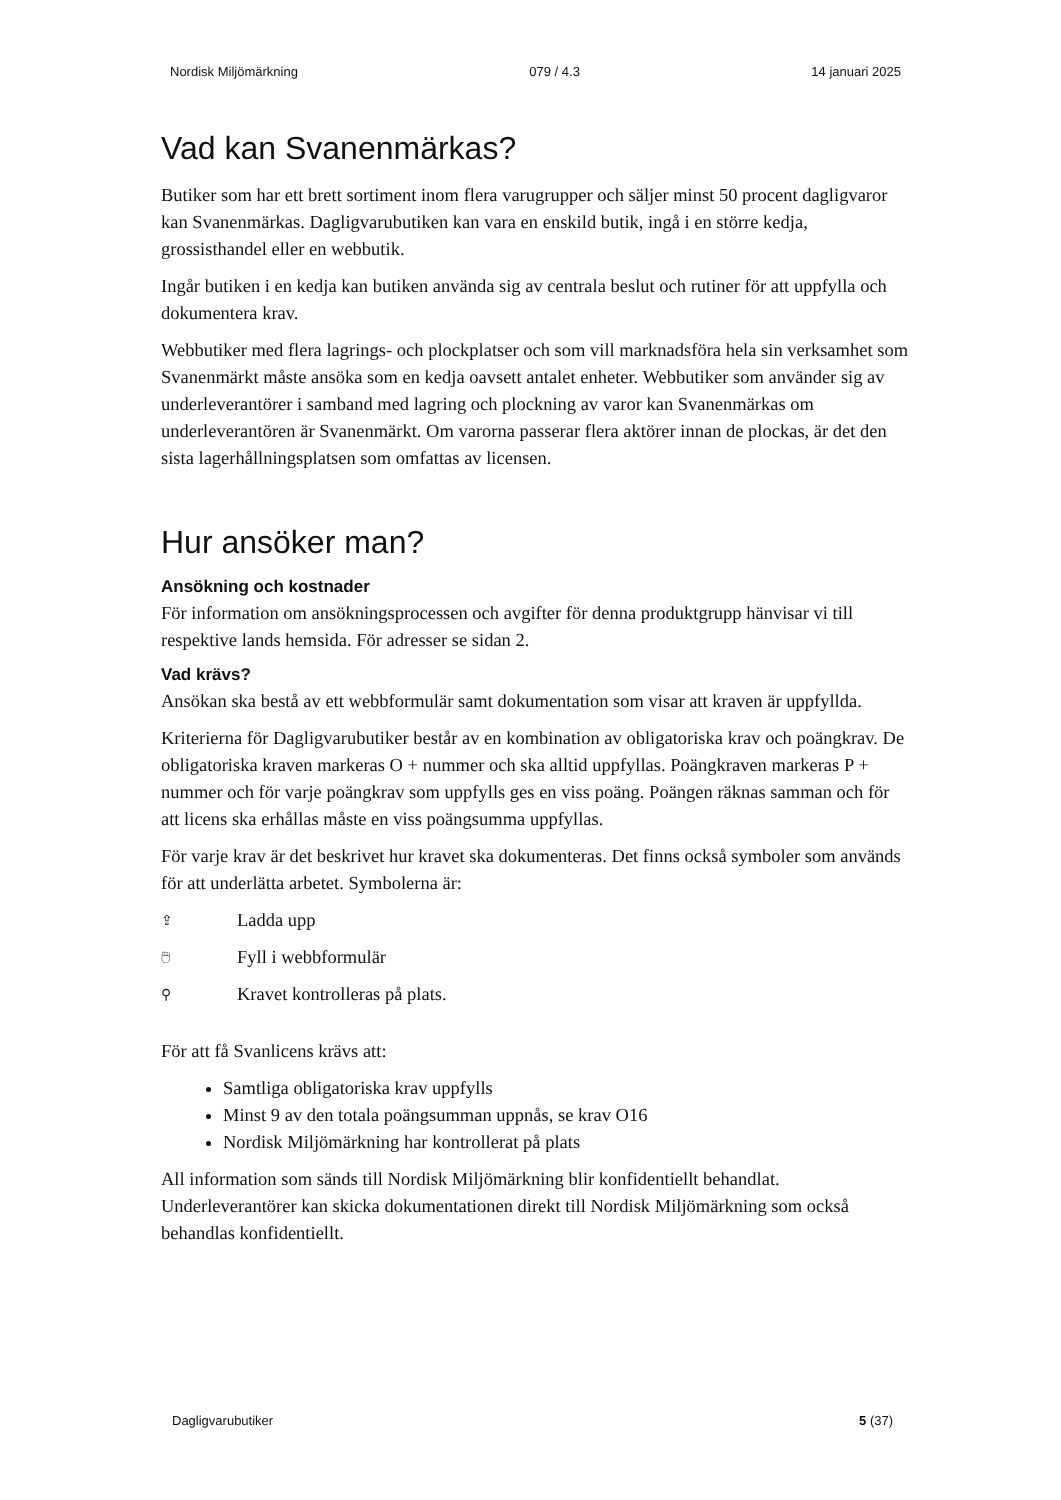Nordisk Miljömärkning 079 / 4.3 14 januari 2025
Vad kan Svanenmärkas?
Butiker som har ett brett sortiment inom flera varugrupper och säljer minst 50 procent dagligvaror kan Svanenmärkas. Dagligvarubutiken kan vara en enskild butik, ingå i en större kedja, grossisthandel eller en webbutik.
Ingår butiken i en kedja kan butiken använda sig av centrala beslut och rutiner för att uppfylla och dokumentera krav.
Webbutiker med flera lagrings- och plockplatser och som vill marknadsföra hela sin verksamhet som Svanenmärkt måste ansöka som en kedja oavsett antalet enheter. Webbutiker som använder sig av underleverantörer i samband med lagring och plockning av varor kan Svanenmärkas om underleverantören är Svanenmärkt. Om varorna passerar flera aktörer innan de plockas, är det den sista lagerhållningsplatsen som omfattas av licensen.
Hur ansöker man?
Ansökning och kostnader
För information om ansökningsprocessen och avgifter för denna produktgrupp hänvisar vi till respektive lands hemsida. För adresser se sidan 2.
Vad krävs?
Ansökan ska bestå av ett webbformulär samt dokumentation som visar att kraven är uppfyllda.
Kriterierna för Dagligvarubutiker består av en kombination av obligatoriska krav och poängkrav. De obligatoriska kraven markeras O + nummer och ska alltid uppfyllas. Poängkraven markeras P + nummer och för varje poängkrav som uppfylls ges en viss poäng. Poängen räknas samman och för att licens ska erhållas måste en viss poängsumma uppfyllas.
För varje krav är det beskrivet hur kravet ska dokumenteras. Det finns också symboler som används för att underlätta arbetet. Symbolerna är:
⇪ Ladda upp
🖱 Fyll i webbformulär
⚲ Kravet kontrolleras på plats.
För att få Svanlicens krävs att:
Samtliga obligatoriska krav uppfylls
Minst 9 av den totala poängsumman uppnås, se krav O16
Nordisk Miljömärkning har kontrollerat på plats
All information som sänds till Nordisk Miljömärkning blir konfidentiellt behandlat. Underleverantörer kan skicka dokumentationen direkt till Nordisk Miljömärkning som också behandlas konfidentiellt.
Dagligvarubutiker 5 (37)